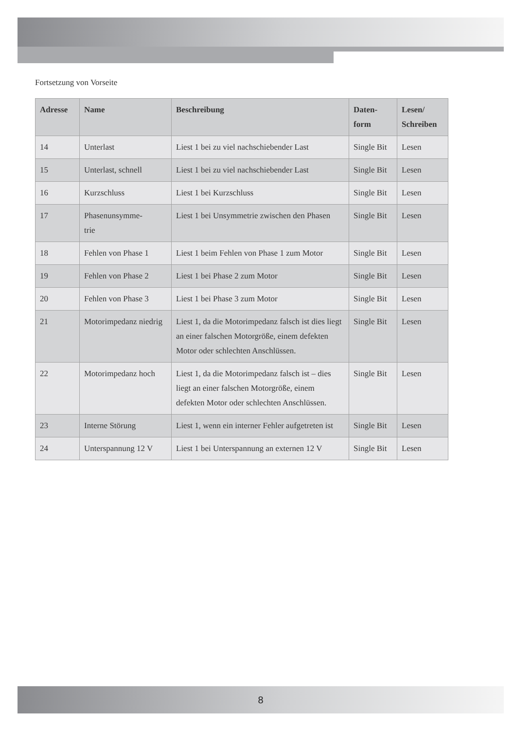Fortsetzung von Vorseite
| Adresse | Name | Beschreibung | Daten- form | Lesen/ Schreiben |
| --- | --- | --- | --- | --- |
| 14 | Unterlast | Liest 1 bei zu viel nachschiebender Last | Single Bit | Lesen |
| 15 | Unterlast, schnell | Liest 1 bei zu viel nachschiebender Last | Single Bit | Lesen |
| 16 | Kurzschluss | Liest 1 bei Kurzschluss | Single Bit | Lesen |
| 17 | Phasenunsymme- trie | Liest 1 bei Unsymmetrie zwischen den Phasen | Single Bit | Lesen |
| 18 | Fehlen von Phase 1 | Liest 1 beim Fehlen von Phase 1 zum Motor | Single Bit | Lesen |
| 19 | Fehlen von Phase 2 | Liest 1 bei Phase 2 zum Motor | Single Bit | Lesen |
| 20 | Fehlen von Phase 3 | Liest 1 bei Phase 3 zum Motor | Single Bit | Lesen |
| 21 | Motorimpedanz niedrig | Liest 1, da die Motorimpedanz falsch ist dies liegt an einer falschen Motorgröße, einem defekten Motor oder schlechten Anschlüssen. | Single Bit | Lesen |
| 22 | Motorimpedanz hoch | Liest 1, da die Motorimpedanz falsch ist – dies liegt an einer falschen Motorgröße, einem defekten Motor oder schlechten Anschlüssen. | Single Bit | Lesen |
| 23 | Interne Störung | Liest 1, wenn ein interner Fehler aufgetreten ist | Single Bit | Lesen |
| 24 | Unterspannung 12 V | Liest 1 bei Unterspannung an externen 12 V | Single Bit | Lesen |
8